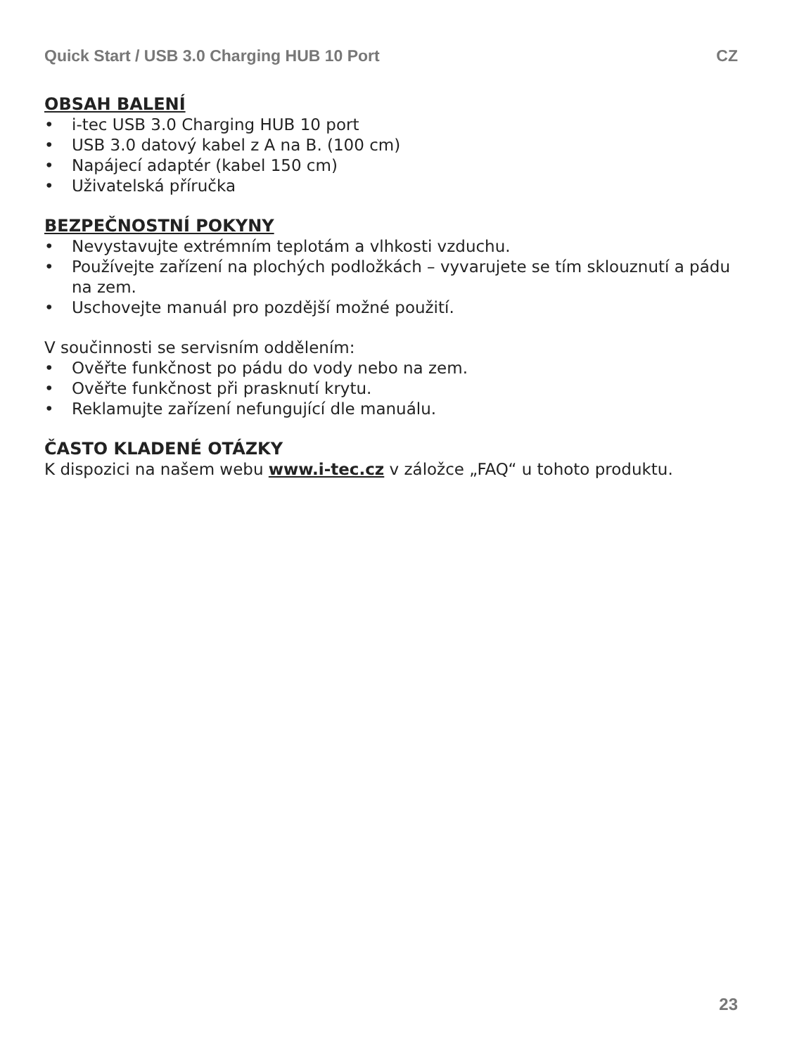Quick Start / USB 3.0 Charging HUB 10 Port CZ
OBSAH BALENÍ
• i-tec USB 3.0 Charging HUB 10 port
• USB 3.0 datový kabel z A na B. (100 cm)
• Napájecí adaptér (kabel 150 cm)
• Uživatelská příručka
BEZPEČNOSTNÍ POKYNY
• Nevystavujte extrémním teplotám a vlhkosti vzduchu.
• Používejte zařízení na plochých podložkách – vyvarujete se tím sklouznutí a pádu na zem.
• Uschovejte manuál pro pozdější možné použití.
V součinnosti se servisním oddělením:
• Ověřte funkčnost po pádu do vody nebo na zem.
• Ověřte funkčnost při prasknutí krytu.
• Reklamujte zařízení nefungující dle manuálu.
ČASTO KLADENÉ OTÁZKY
K dispozici na našem webu www.i-tec.cz v záložce „FAQ“ u tohoto produktu.
23